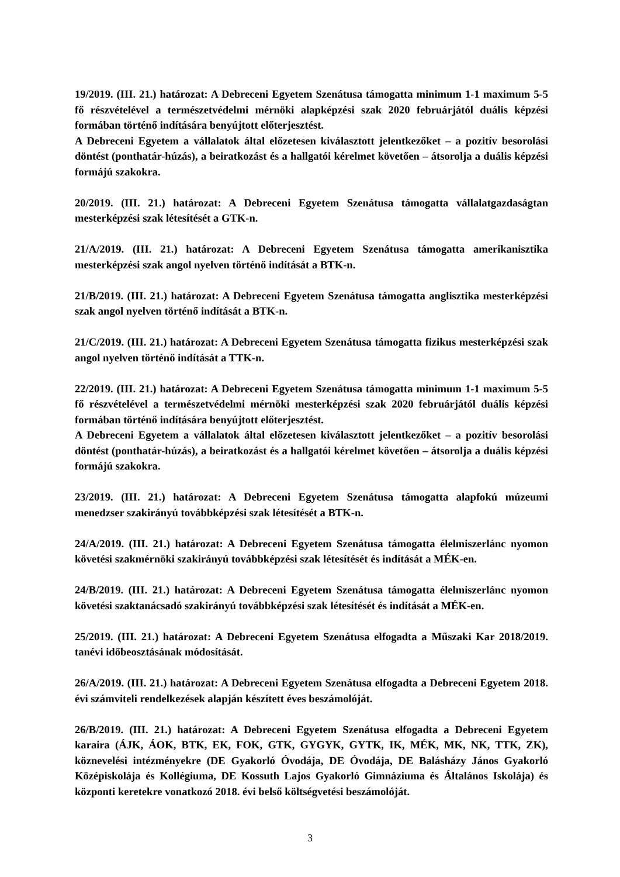19/2019. (III. 21.) határozat: A Debreceni Egyetem Szenátusa támogatta minimum 1-1 maximum 5-5 fő részvételével a természetvédelmi mérnöki alapképzési szak 2020 februárjától duális képzési formában történő indítására benyújtott előterjesztést.
A Debreceni Egyetem a vállalatok által előzetesen kiválasztott jelentkezőket – a pozitív besorolási döntést (ponthatár-húzás), a beiratkozást és a hallgatói kérelmet követően – átsorolja a duális képzési formájú szakokra.
20/2019. (III. 21.) határozat: A Debreceni Egyetem Szenátusa támogatta vállalatgazdaságtan mesterképzési szak létesítését a GTK-n.
21/A/2019. (III. 21.) határozat: A Debreceni Egyetem Szenátusa támogatta amerikanisztika mesterképzési szak angol nyelven történő indítását a BTK-n.
21/B/2019. (III. 21.) határozat: A Debreceni Egyetem Szenátusa támogatta anglisztika mesterképzési szak angol nyelven történő indítását a BTK-n.
21/C/2019. (III. 21.) határozat: A Debreceni Egyetem Szenátusa támogatta fizikus mesterképzési szak angol nyelven történő indítását a TTK-n.
22/2019. (III. 21.) határozat: A Debreceni Egyetem Szenátusa támogatta minimum 1-1 maximum 5-5 fő részvételével a természetvédelmi mérnöki mesterképzési szak 2020 februárjától duális képzési formában történő indítására benyújtott előterjesztést.
A Debreceni Egyetem a vállalatok által előzetesen kiválasztott jelentkezőket – a pozitív besorolási döntést (ponthatár-húzás), a beiratkozást és a hallgatói kérelmet követően – átsorolja a duális képzési formájú szakokra.
23/2019. (III. 21.) határozat: A Debreceni Egyetem Szenátusa támogatta alapfokú múzeumi menedzser szakirányú továbbképzési szak létesítését a BTK-n.
24/A/2019. (III. 21.) határozat: A Debreceni Egyetem Szenátusa támogatta élelmiszerlánc nyomon követési szakmérnöki szakirányú továbbképzési szak létesítését és indítását a MÉK-en.
24/B/2019. (III. 21.) határozat: A Debreceni Egyetem Szenátusa támogatta élelmiszerlánc nyomon követési szaktanácsadó szakirányú továbbképzési szak létesítését és indítását a MÉK-en.
25/2019. (III. 21.) határozat: A Debreceni Egyetem Szenátusa elfogadta a Műszaki Kar 2018/2019. tanévi időbeosztásának módosítását.
26/A/2019. (III. 21.) határozat: A Debreceni Egyetem Szenátusa elfogadta a Debreceni Egyetem 2018. évi számviteli rendelkezések alapján készített éves beszámolóját.
26/B/2019. (III. 21.) határozat: A Debreceni Egyetem Szenátusa elfogadta a Debreceni Egyetem karaira (ÁJK, ÁOK, BTK, EK, FOK, GTK, GYGYK, GYTK, IK, MÉK, MK, NK, TTK, ZK), köznevelési intézményekre (DE Gyakorló Óvodája, DE Óvodája, DE Balásházy János Gyakorló Középiskolája és Kollégiuma, DE Kossuth Lajos Gyakorló Gimnáziuma és Általános Iskolája) és központi keretekre vonatkozó 2018. évi belső költségvetési beszámolóját.
3